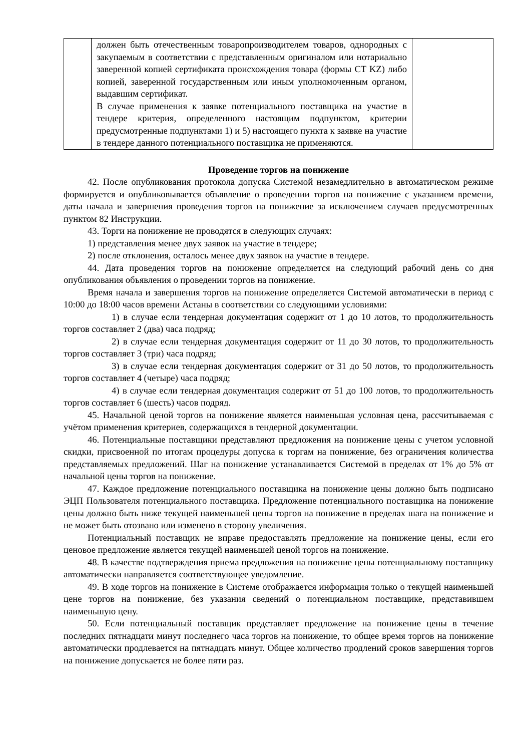| | должен быть отечественным товаропроизводителем товаров, однородных с закупаемым в соответствии с представленным оригиналом или нотариально заверенной копией сертификата происхождения товара (формы CT KZ) либо копией, заверенной государственным или иным уполномоченным органом, выдавшим сертификат. В случае применения к заявке потенциального поставщика на участие в тендере критерия, определенного настоящим подпунктом, критерии предусмотренные подпунктами 1) и 5) настоящего пункта к заявке на участие в тендере данного потенциального поставщика не применяются. | |
Проведение торгов на понижение
42. После опубликования протокола допуска Системой незамедлительно в автоматическом режиме формируется и опубликовывается объявление о проведении торгов на понижение с указанием времени, даты начала и завершения проведения торгов на понижение за исключением случаев предусмотренных пунктом 82 Инструкции.
43. Торги на понижение не проводятся в следующих случаях:
1) представления менее двух заявок на участие в тендере;
2) после отклонения, осталось менее двух заявок на участие в тендере.
44. Дата проведения торгов на понижение определяется на следующий рабочий день со дня опубликования объявления о проведении торгов на понижение.
Время начала и завершения торгов на понижение определяется Системой автоматически в период с 10:00 до 18:00 часов времени Астаны в соответствии со следующими условиями:
1) в случае если тендерная документация содержит от 1 до 10 лотов, то продолжительность торгов составляет 2 (два) часа подряд;
2) в случае если тендерная документация содержит от 11 до 30 лотов, то продолжительность торгов составляет 3 (три) часа подряд;
3) в случае если тендерная документация содержит от 31 до 50 лотов, то продолжительность торгов составляет 4 (четыре) часа подряд;
4) в случае если тендерная документация содержит от 51 до 100 лотов, то продолжительность торгов составляет 6 (шесть) часов подряд.
45. Начальной ценой торгов на понижение является наименьшая условная цена, рассчитываемая с учётом применения критериев, содержащихся в тендерной документации.
46. Потенциальные поставщики представляют предложения на понижение цены с учетом условной скидки, присвоенной по итогам процедуры допуска к торгам на понижение, без ограничения количества представляемых предложений. Шаг на понижение устанавливается Системой в пределах от 1% до 5% от начальной цены торгов на понижение.
47. Каждое предложение потенциального поставщика на понижение цены должно быть подписано ЭЦП Пользователя потенциального поставщика. Предложение потенциального поставщика на понижение цены должно быть ниже текущей наименьшей цены торгов на понижение в пределах шага на понижение и не может быть отозвано или изменено в сторону увеличения.
Потенциальный поставщик не вправе предоставлять предложение на понижение цены, если его ценовое предложение является текущей наименьшей ценой торгов на понижение.
48. В качестве подтверждения приема предложения на понижение цены потенциальному поставщику автоматически направляется соответствующее уведомление.
49. В ходе торгов на понижение в Системе отображается информация только о текущей наименьшей цене торгов на понижение, без указания сведений о потенциальном поставщике, представившем наименьшую цену.
50. Если потенциальный поставщик представляет предложение на понижение цены в течение последних пятнадцати минут последнего часа торгов на понижение, то общее время торгов на понижение автоматически продлевается на пятнадцать минут. Общее количество продлений сроков завершения торгов на понижение допускается не более пяти раз.